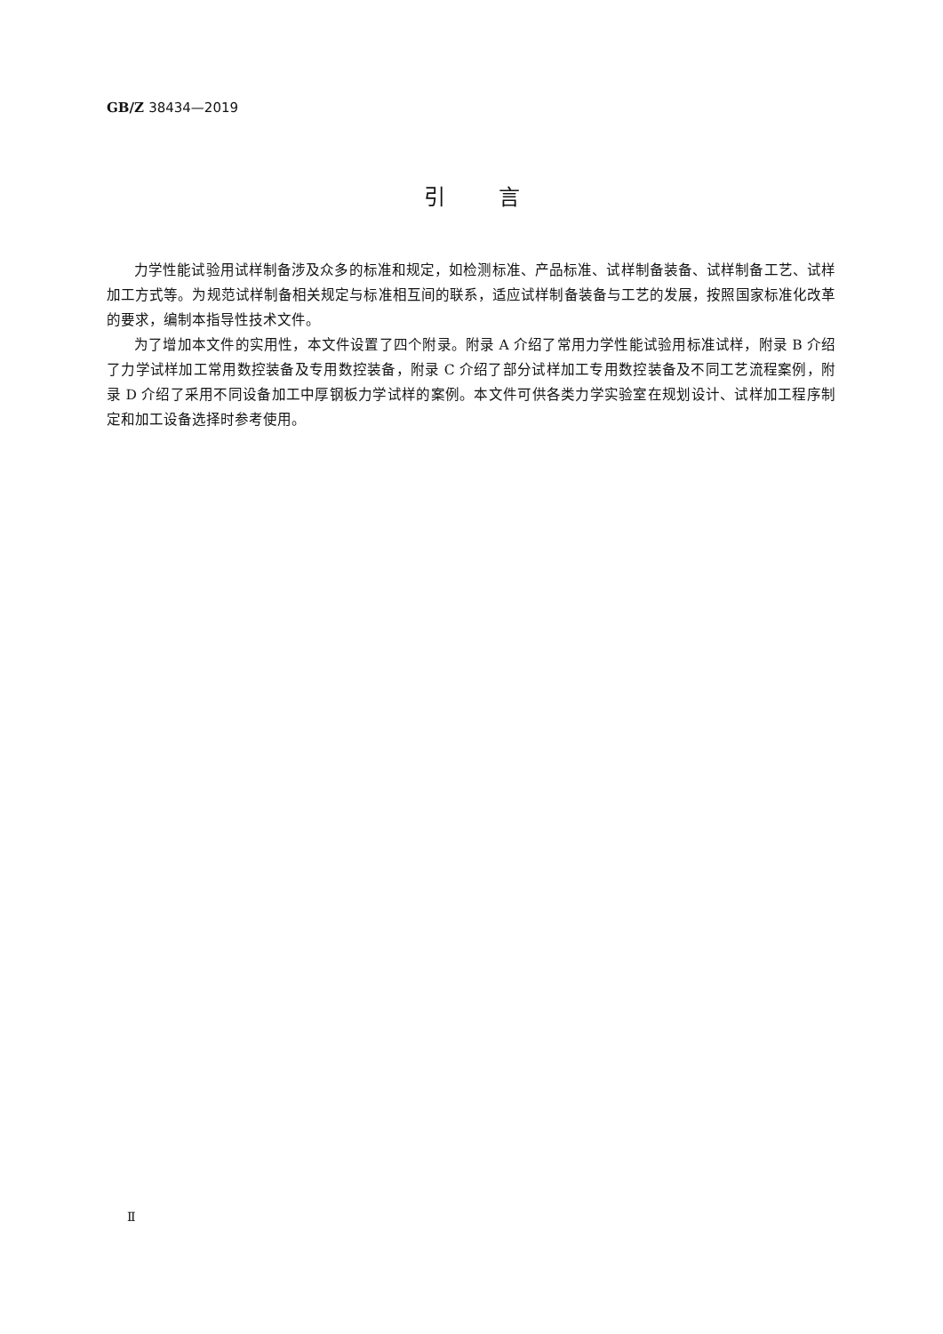GB/Z 38434—2019
引言
力学性能试验用试样制备涉及众多的标准和规定，如检测标准、产品标准、试样制备装备、试样制备工艺、试样加工方式等。为规范试样制备相关规定与标准相互间的联系，适应试样制备装备与工艺的发展，按照国家标准化改革的要求，编制本指导性技术文件。
为了增加本文件的实用性，本文件设置了四个附录。附录 A 介绍了常用力学性能试验用标准试样，附录 B 介绍了力学试样加工常用数控装备及专用数控装备，附录 C 介绍了部分试样加工专用数控装备及不同工艺流程案例，附录 D 介绍了采用不同设备加工中厚钢板力学试样的案例。本文件可供各类力学实验室在规划设计、试样加工程序制定和加工设备选择时参考使用。
Ⅱ